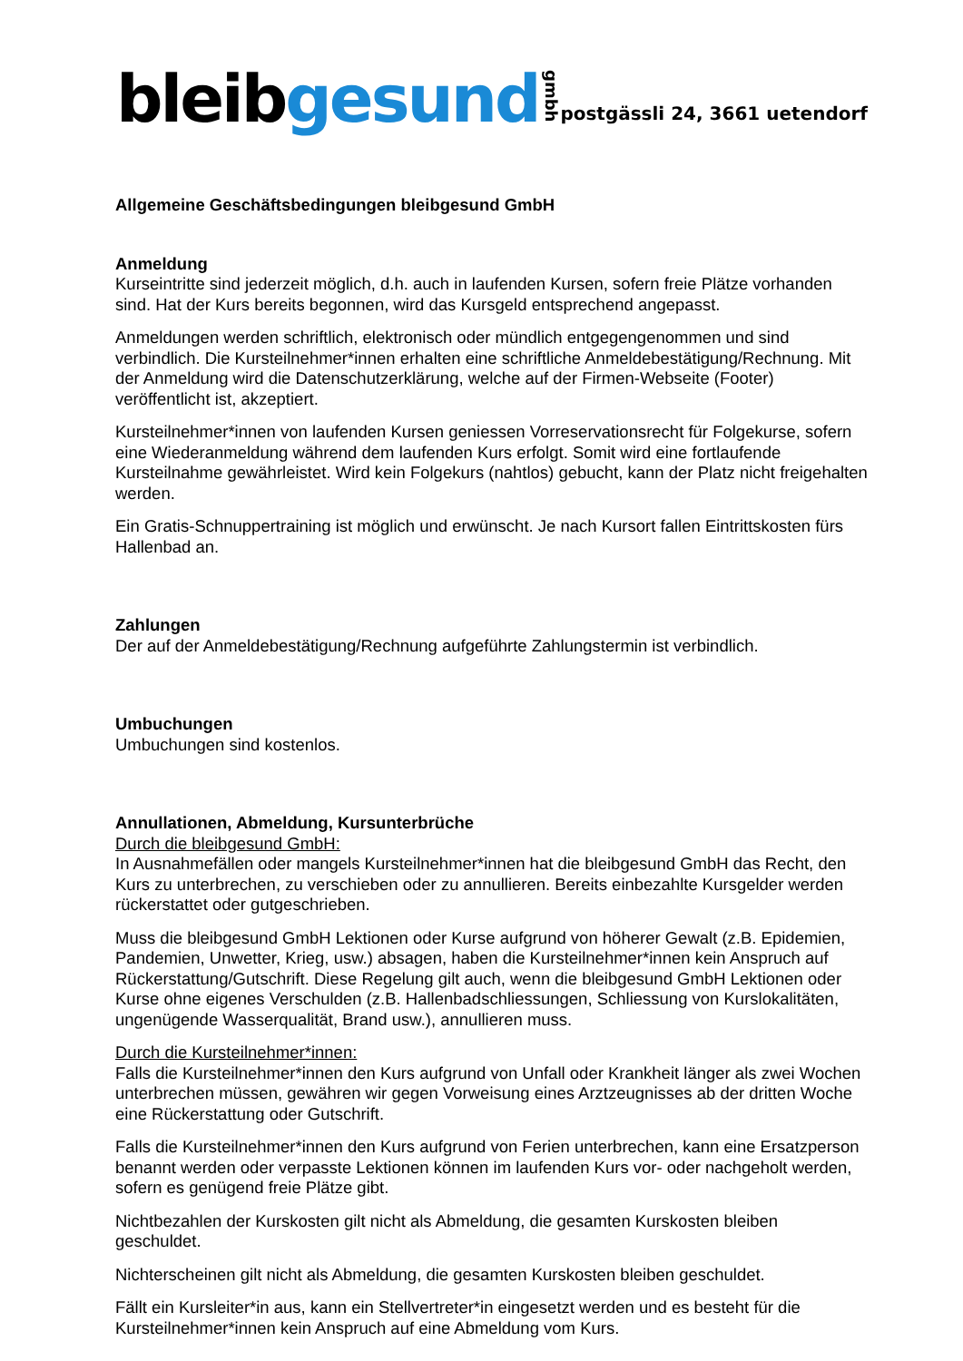bleib gesund gmbh
postgässli 24, 3661 uetendorf
Allgemeine Geschäftsbedingungen bleibgesund GmbH
Anmeldung
Kurseintritte sind jederzeit möglich, d.h. auch in laufenden Kursen, sofern freie Plätze vorhanden sind. Hat der Kurs bereits begonnen, wird das Kursgeld entsprechend angepasst.
Anmeldungen werden schriftlich, elektronisch oder mündlich entgegengenommen und sind verbindlich. Die Kursteilnehmer*innen erhalten eine schriftliche Anmeldebestätigung/Rechnung. Mit der Anmeldung wird die Datenschutzerklärung, welche auf der Firmen-Webseite (Footer) veröffentlicht ist, akzeptiert.
Kursteilnehmer*innen von laufenden Kursen geniessen Vorreservationsrecht für Folgekurse, sofern eine Wiederanmeldung während dem laufenden Kurs erfolgt. Somit wird eine fortlaufende Kursteilnahme gewährleistet. Wird kein Folgekurs (nahtlos) gebucht, kann der Platz nicht freigehalten werden.
Ein Gratis-Schnuppertraining ist möglich und erwünscht. Je nach Kursort fallen Eintrittskosten fürs Hallenbad an.
Zahlungen
Der auf der Anmeldebestätigung/Rechnung aufgeführte Zahlungstermin ist verbindlich.
Umbuchungen
Umbuchungen sind kostenlos.
Annullationen, Abmeldung, Kursunterbrüche
Durch die bleibgesund GmbH:
In Ausnahmefällen oder mangels Kursteilnehmer*innen hat die bleibgesund GmbH das Recht, den Kurs zu unterbrechen, zu verschieben oder zu annullieren. Bereits einbezahlte Kursgelder werden rückerstattet oder gutgeschrieben.
Muss die bleibgesund GmbH Lektionen oder Kurse aufgrund von höherer Gewalt (z.B. Epidemien, Pandemien, Unwetter, Krieg, usw.) absagen, haben die Kursteilnehmer*innen kein Anspruch auf Rückerstattung/Gutschrift. Diese Regelung gilt auch, wenn die bleibgesund GmbH Lektionen oder Kurse ohne eigenes Verschulden (z.B. Hallenbadschliessungen, Schliessung von Kurslokalitäten, ungenügende Wasserqualität, Brand usw.), annullieren muss.
Durch die Kursteilnehmer*innen:
Falls die Kursteilnehmer*innen den Kurs aufgrund von Unfall oder Krankheit länger als zwei Wochen unterbrechen müssen, gewähren wir gegen Vorweisung eines Arztzeugnisses ab der dritten Woche eine Rückerstattung oder Gutschrift.
Falls die Kursteilnehmer*innen den Kurs aufgrund von Ferien unterbrechen, kann eine Ersatzperson benannt werden oder verpasste Lektionen können im laufenden Kurs vor- oder nachgeholt werden, sofern es genügend freie Plätze gibt.
Nichtbezahlen der Kurskosten gilt nicht als Abmeldung, die gesamten Kurskosten bleiben geschuldet.
Nichterscheinen gilt nicht als Abmeldung, die gesamten Kurskosten bleiben geschuldet.
Fällt ein Kursleiter*in aus, kann ein Stellvertreter*in eingesetzt werden und es besteht für die Kursteilnehmer*innen kein Anspruch auf eine Abmeldung vom Kurs.